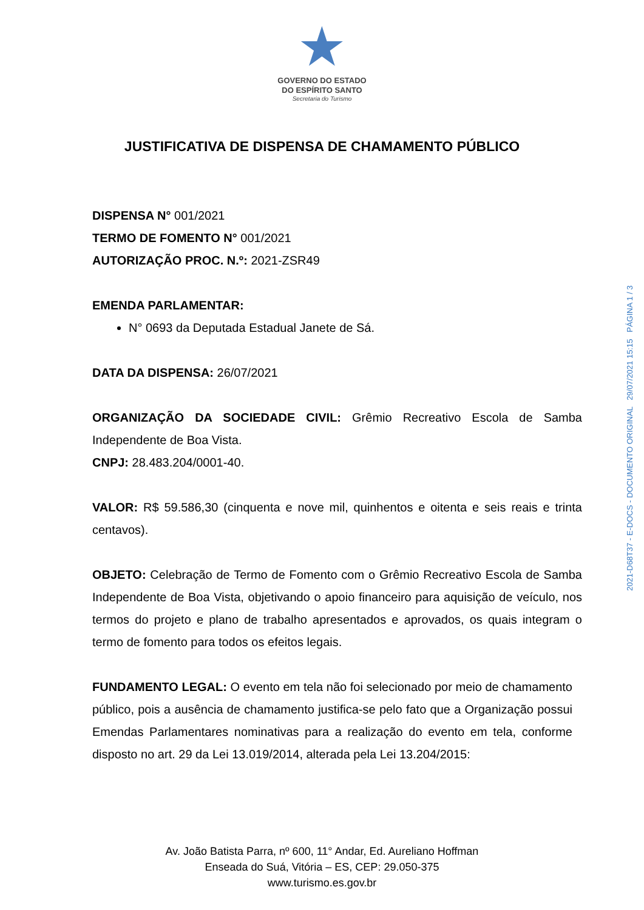★
GOVERNO DO ESTADO
DO ESPÍRITO SANTO
Secretaria do Turismo
JUSTIFICATIVA DE DISPENSA DE CHAMAMENTO PÚBLICO
DISPENSA N° 001/2021
TERMO DE FOMENTO N° 001/2021
AUTORIZAÇÃO PROC. N.º: 2021-ZSR49
EMENDA PARLAMENTAR:
N° 0693 da Deputada Estadual Janete de Sá.
DATA DA DISPENSA: 26/07/2021
ORGANIZAÇÃO DA SOCIEDADE CIVIL: Grêmio Recreativo Escola de Samba Independente de Boa Vista.
CNPJ: 28.483.204/0001-40.
VALOR: R$ 59.586,30 (cinquenta e nove mil, quinhentos e oitenta e seis reais e trinta centavos).
OBJETO: Celebração de Termo de Fomento com o Grêmio Recreativo Escola de Samba Independente de Boa Vista, objetivando o apoio financeiro para aquisição de veículo, nos termos do projeto e plano de trabalho apresentados e aprovados, os quais integram o termo de fomento para todos os efeitos legais.
FUNDAMENTO LEGAL: O evento em tela não foi selecionado por meio de chamamento público, pois a ausência de chamamento justifica-se pelo fato que a Organização possui Emendas Parlamentares nominativas para a realização do evento em tela, conforme disposto no art. 29 da Lei 13.019/2014, alterada pela Lei 13.204/2015:
Av. João Batista Parra, nº 600, 11° Andar, Ed. Aureliano Hoffman
Enseada do Suá, Vitória – ES, CEP: 29.050-375
www.turismo.es.gov.br
2021-D68T37 - E-DOCS - DOCUMENTO ORIGINAL 29/07/2021 15:15 PÁGINA 1 / 3